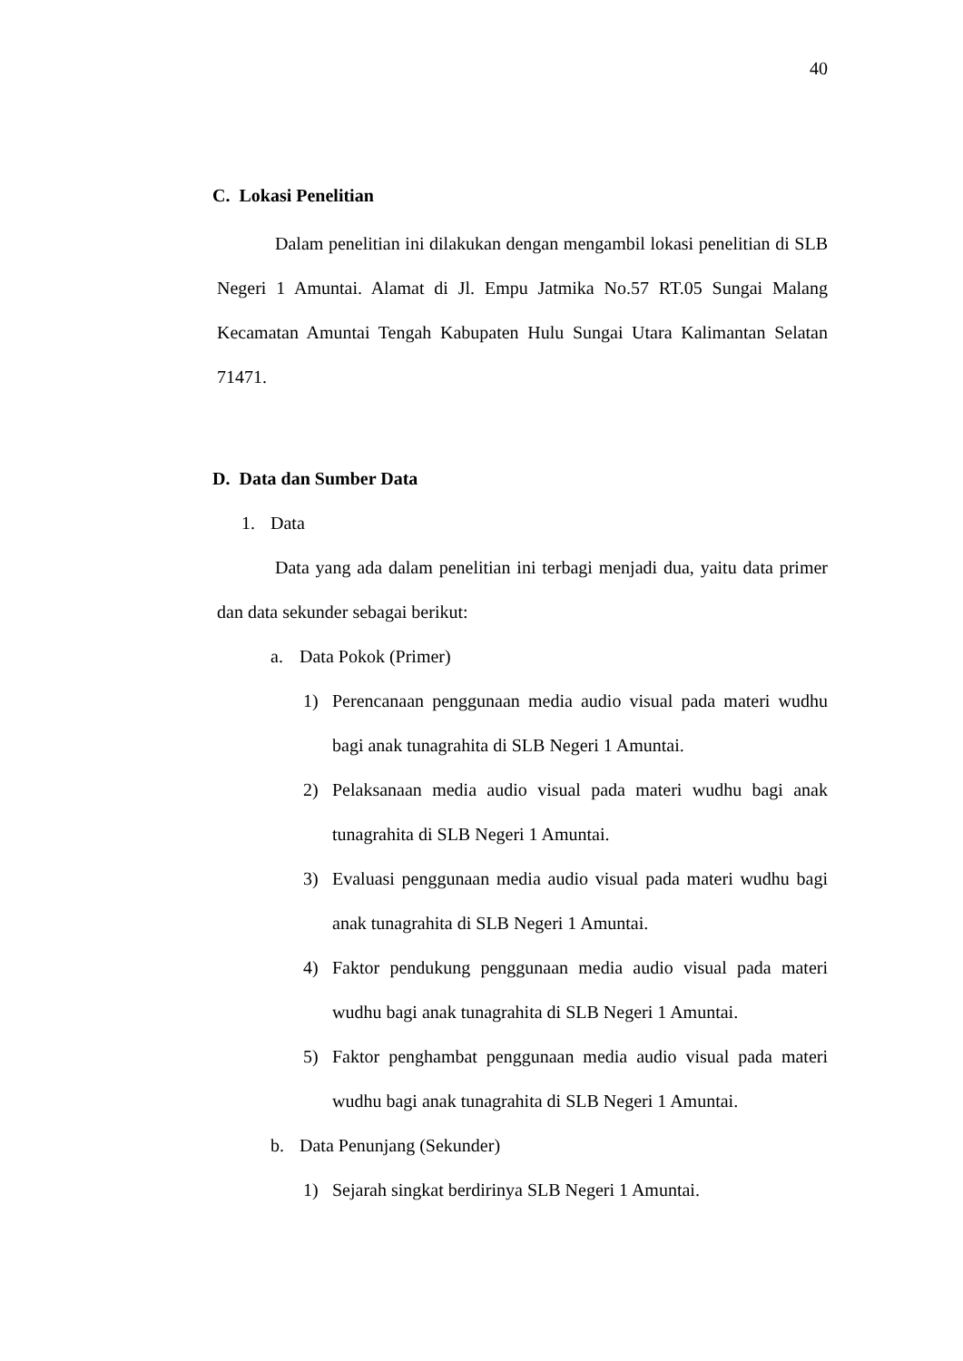40
C. Lokasi Penelitian
Dalam penelitian ini dilakukan dengan mengambil lokasi penelitian di SLB Negeri 1 Amuntai. Alamat di Jl. Empu Jatmika No.57 RT.05 Sungai Malang Kecamatan Amuntai Tengah Kabupaten Hulu Sungai Utara Kalimantan Selatan 71471.
D. Data dan Sumber Data
1. Data
Data yang ada dalam penelitian ini terbagi menjadi dua, yaitu data primer dan data sekunder sebagai berikut:
a. Data Pokok (Primer)
1) Perencanaan penggunaan media audio visual pada materi wudhu bagi anak tunagrahita di SLB Negeri 1 Amuntai.
2) Pelaksanaan media audio visual pada materi wudhu bagi anak tunagrahita di SLB Negeri 1 Amuntai.
3) Evaluasi penggunaan media audio visual pada materi wudhu bagi anak tunagrahita di SLB Negeri 1 Amuntai.
4) Faktor pendukung penggunaan media audio visual pada materi wudhu bagi anak tunagrahita di SLB Negeri 1 Amuntai.
5) Faktor penghambat penggunaan media audio visual pada materi wudhu bagi anak tunagrahita di SLB Negeri 1 Amuntai.
b. Data Penunjang (Sekunder)
1) Sejarah singkat berdirinya SLB Negeri 1 Amuntai.